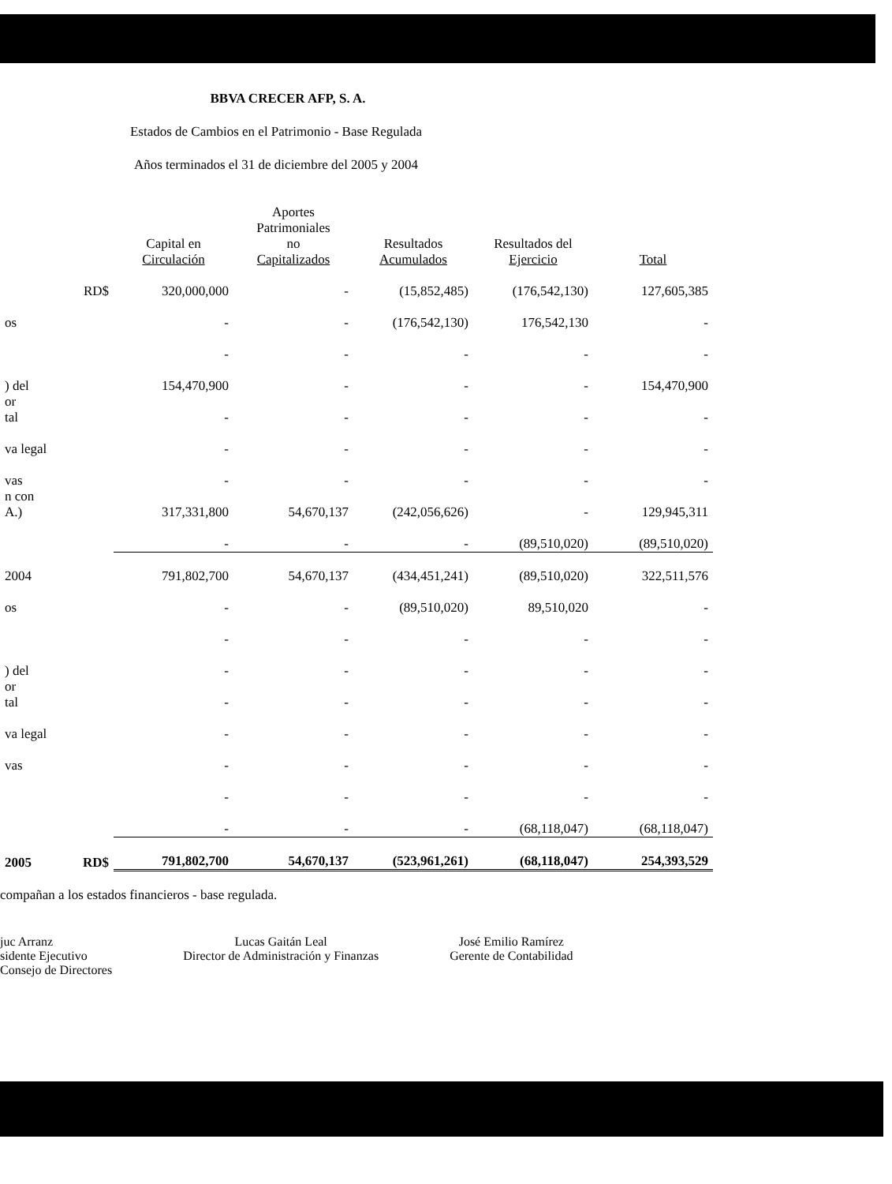BBVA CRECER AFP, S. A.
Estados de Cambios en el Patrimonio - Base Regulada
Años terminados el 31 de diciembre del 2005 y 2004
| | | Capital en Circulación | Aportes Patrimoniales no Capitalizados | Resultados Acumulados | Resultados del Ejercicio | Total |
| --- | --- | --- | --- | --- | --- | --- |
| | RD$ | 320,000,000 | - | (15,852,485) | (176,542,130) | 127,605,385 |
| os | | - | - | (176,542,130) | 176,542,130 | - |
| | | - | - | - | - | - |
| ) del | | 154,470,900 | - | - | - | 154,470,900 |
| or tal | | - | - | - | - | - |
| va legal | | - | - | - | - | - |
| vas | | - | - | - | - | - |
| n con A.) | | 317,331,800 | 54,670,137 | (242,056,626) | - | 129,945,311 |
| | | - | - | - | (89,510,020) | (89,510,020) |
| 2004 | | 791,802,700 | 54,670,137 | (434,451,241) | (89,510,020) | 322,511,576 |
| os | | - | - | (89,510,020) | 89,510,020 | - |
| | | - | - | - | - | - |
| ) del | | - | - | - | - | - |
| or tal | | - | - | - | - | - |
| va legal | | - | - | - | - | - |
| vas | | - | - | - | - | - |
| | | - | - | - | - | - |
| | | - | - | - | (68,118,047) | (68,118,047) |
| 2005 | RD$ | 791,802,700 | 54,670,137 | (523,961,261) | (68,118,047) | 254,393,529 |
compañan a los estados financieros - base regulada.
juc Arranz
sidente Ejecutivo
Consejo de Directores
Lucas Gaitán Leal
Director de Administración y Finanzas
José Emilio Ramírez
Gerente de Contabilidad